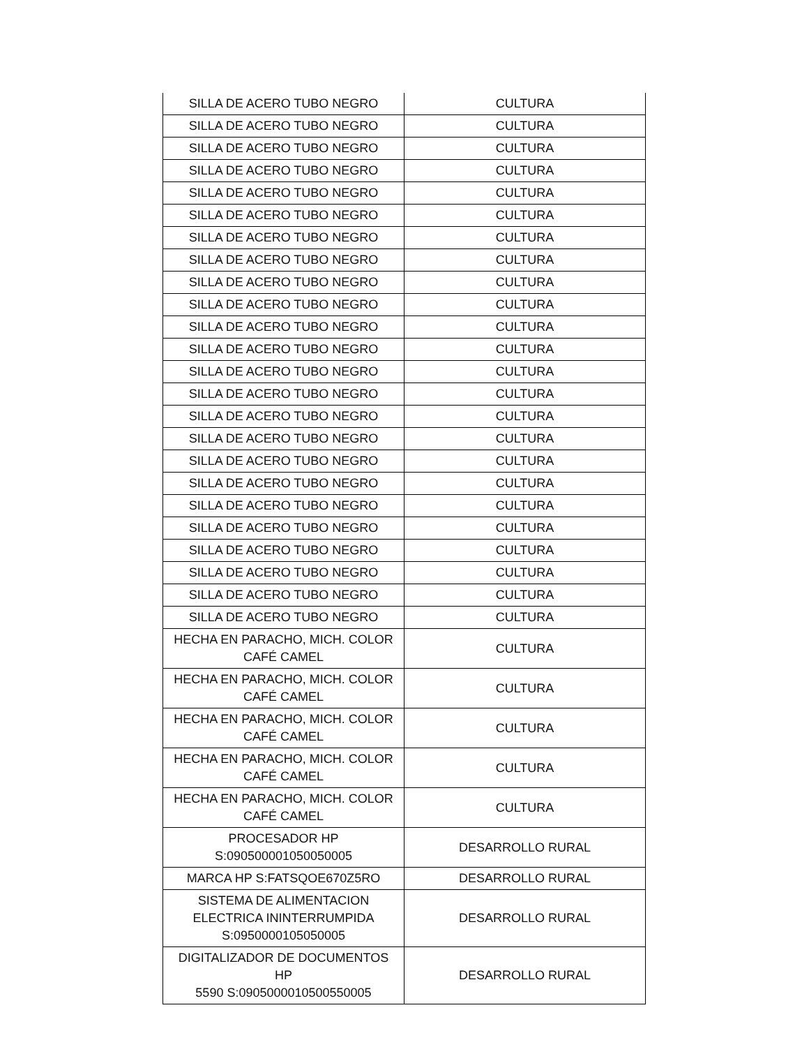| SILLA DE ACERO TUBO NEGRO | CULTURA |
| SILLA DE ACERO TUBO NEGRO | CULTURA |
| SILLA DE ACERO TUBO NEGRO | CULTURA |
| SILLA DE ACERO TUBO NEGRO | CULTURA |
| SILLA DE ACERO TUBO NEGRO | CULTURA |
| SILLA DE ACERO TUBO NEGRO | CULTURA |
| SILLA DE ACERO TUBO NEGRO | CULTURA |
| SILLA DE ACERO TUBO NEGRO | CULTURA |
| SILLA DE ACERO TUBO NEGRO | CULTURA |
| SILLA DE ACERO TUBO NEGRO | CULTURA |
| SILLA DE ACERO TUBO NEGRO | CULTURA |
| SILLA DE ACERO TUBO NEGRO | CULTURA |
| SILLA DE ACERO TUBO NEGRO | CULTURA |
| SILLA DE ACERO TUBO NEGRO | CULTURA |
| SILLA DE ACERO TUBO NEGRO | CULTURA |
| SILLA DE ACERO TUBO NEGRO | CULTURA |
| SILLA DE ACERO TUBO NEGRO | CULTURA |
| SILLA DE ACERO TUBO NEGRO | CULTURA |
| SILLA DE ACERO TUBO NEGRO | CULTURA |
| SILLA DE ACERO TUBO NEGRO | CULTURA |
| SILLA DE ACERO TUBO NEGRO | CULTURA |
| SILLA DE ACERO TUBO NEGRO | CULTURA |
| SILLA DE ACERO TUBO NEGRO | CULTURA |
| SILLA DE ACERO TUBO NEGRO | CULTURA |
| HECHA EN PARACHO, MICH. COLOR CAFÉ CAMEL | CULTURA |
| HECHA EN PARACHO, MICH. COLOR CAFÉ CAMEL | CULTURA |
| HECHA EN PARACHO, MICH. COLOR CAFÉ CAMEL | CULTURA |
| HECHA EN PARACHO, MICH. COLOR CAFÉ CAMEL | CULTURA |
| HECHA EN PARACHO, MICH. COLOR CAFÉ CAMEL | CULTURA |
| PROCESADOR HP S:090500001050050005 | DESARROLLO RURAL |
| MARCA HP S:FATSQOE670Z5RO | DESARROLLO RURAL |
| SISTEMA DE ALIMENTACION ELECTRICA ININTERRUMPIDA S:0950000105050005 | DESARROLLO RURAL |
| DIGITALIZADOR DE DOCUMENTOS HP 5590 S:0905000010500550005 | DESARROLLO RURAL |